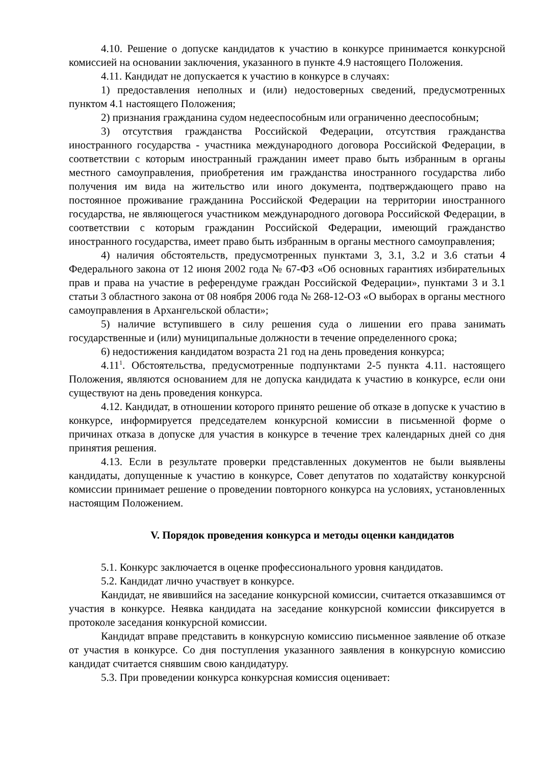4.10. Решение о допуске кандидатов к участию в конкурсе принимается конкурсной комиссией на основании заключения, указанного в пункте 4.9 настоящего Положения.
4.11. Кандидат не допускается к участию в конкурсе в случаях:
1) предоставления неполных и (или) недостоверных сведений, предусмотренных пунктом 4.1 настоящего Положения;
2) признания гражданина судом недееспособным или ограниченно дееспособным;
3) отсутствия гражданства Российской Федерации, отсутствия гражданства иностранного государства - участника международного договора Российской Федерации, в соответствии с которым иностранный гражданин имеет право быть избранным в органы местного самоуправления, приобретения им гражданства иностранного государства либо получения им вида на жительство или иного документа, подтверждающего право на постоянное проживание гражданина Российской Федерации на территории иностранного государства, не являющегося участником международного договора Российской Федерации, в соответствии с которым гражданин Российской Федерации, имеющий гражданство иностранного государства, имеет право быть избранным в органы местного самоуправления;
4) наличия обстоятельств, предусмотренных пунктами 3, 3.1, 3.2 и 3.6 статьи 4 Федерального закона от 12 июня 2002 года № 67-ФЗ «Об основных гарантиях избирательных прав и права на участие в референдуме граждан Российской Федерации», пунктами 3 и 3.1 статьи 3 областного закона от 08 ноября 2006 года № 268-12-ОЗ «О выборах в органы местного самоуправления в Архангельской области»;
5) наличие вступившего в силу решения суда о лишении его права занимать государственные и (или) муниципальные должности в течение определенного срока;
6) недостижения кандидатом возраста 21 год на день проведения конкурса;
4.11<sup>1</sup>. Обстоятельства, предусмотренные подпунктами 2-5 пункта 4.11. настоящего Положения, являются основанием для не допуска кандидата к участию в конкурсе, если они существуют на день проведения конкурса.
4.12. Кандидат, в отношении которого принято решение об отказе в допуске к участию в конкурсе, информируется председателем конкурсной комиссии в письменной форме о причинах отказа в допуске для участия в конкурсе в течение трех календарных дней со дня принятия решения.
4.13. Если в результате проверки представленных документов не были выявлены кандидаты, допущенные к участию в конкурсе, Совет депутатов по ходатайству конкурсной комиссии принимает решение о проведении повторного конкурса на условиях, установленных настоящим Положением.
V. Порядок проведения конкурса и методы оценки кандидатов
5.1. Конкурс заключается в оценке профессионального уровня кандидатов.
5.2. Кандидат лично участвует в конкурсе.
Кандидат, не явившийся на заседание конкурсной комиссии, считается отказавшимся от участия в конкурсе. Неявка кандидата на заседание конкурсной комиссии фиксируется в протоколе заседания конкурсной комиссии.
Кандидат вправе представить в конкурсную комиссию письменное заявление об отказе от участия в конкурсе. Со дня поступления указанного заявления в конкурсную комиссию кандидат считается снявшим свою кандидатуру.
5.3. При проведении конкурса конкурсная комиссия оценивает: